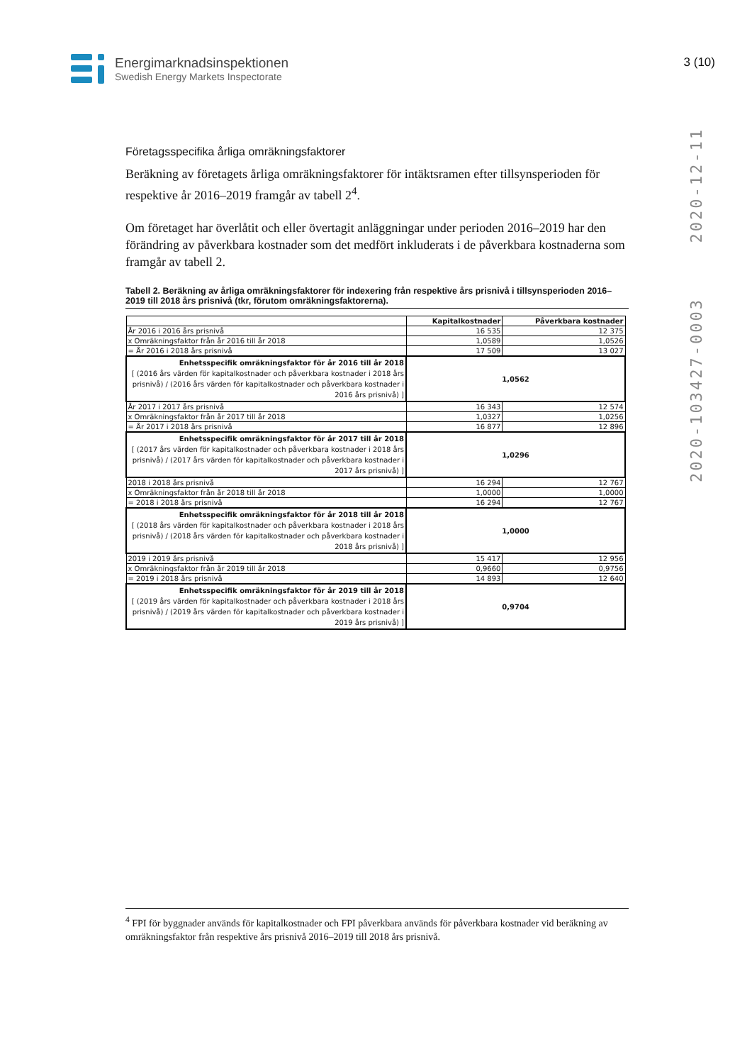Energimarknadsinspektionen
Swedish Energy Markets Inspectorate
3 (10)
2020-12-11
2020-103427-0003
Företagsspecifika årliga omräkningsfaktorer
Beräkning av företagets årliga omräkningsfaktorer för intäktsramen efter tillsynsperioden för respektive år 2016–2019 framgår av tabell 2<sup>4</sup>.
Om företaget har överlåtit och eller övertagit anläggningar under perioden 2016–2019 har den förändring av påverkbara kostnader som det medfört inkluderats i de påverkbara kostnaderna som framgår av tabell 2.
Tabell 2. Beräkning av årliga omräkningsfaktorer för indexering från respektive års prisnivå i tillsynsperioden 2016–2019 till 2018 års prisnivå (tkr, förutom omräkningsfaktorerna).
| | Kapitalkostnader | Påverkbara kostnader |
| --- | --- | --- |
| År 2016 i 2016 års prisnivå | 16 535 | 12 375 |
| x Omräkningsfaktor från år 2016 till år 2018 | 1,0589 | 1,0526 |
| = År 2016 i 2018 års prisnivå | 17 509 | 13 027 |
| Enhetsspecifik omräkningsfaktor för år 2016 till år 2018 [ (2016 års värden för kapitalkostnader och påverkbara kostnader i 2018 års prisnivå) / (2016 års värden för kapitalkostnader och påverkbara kostnader i 2016 års prisnivå) ] | 1,0562 | |
| År 2017 i 2017 års prisnivå | 16 343 | 12 574 |
| x Omräkningsfaktor från år 2017 till år 2018 | 1,0327 | 1,0256 |
| = År 2017 i 2018 års prisnivå | 16 877 | 12 896 |
| Enhetsspecifik omräkningsfaktor för år 2017 till år 2018 [ (2017 års värden för kapitalkostnader och påverkbara kostnader i 2018 års prisnivå) / (2017 års värden för kapitalkostnader och påverkbara kostnader i 2017 års prisnivå) ] | 1,0296 | |
| 2018 i 2018 års prisnivå | 16 294 | 12 767 |
| x Omräkningsfaktor från år 2018 till år 2018 | 1,0000 | 1,0000 |
| = 2018 i 2018 års prisnivå | 16 294 | 12 767 |
| Enhetsspecifik omräkningsfaktor för år 2018 till år 2018 [ (2018 års värden för kapitalkostnader och påverkbara kostnader i 2018 års prisnivå) / (2018 års värden för kapitalkostnader och påverkbara kostnader i 2018 års prisnivå) ] | 1,0000 | |
| 2019 i 2019 års prisnivå | 15 417 | 12 956 |
| x Omräkningsfaktor från år 2019 till år 2018 | 0,9660 | 0,9756 |
| = 2019 i 2018 års prisnivå | 14 893 | 12 640 |
| Enhetsspecifik omräkningsfaktor för år 2019 till år 2018 [ (2019 års värden för kapitalkostnader och påverkbara kostnader i 2018 års prisnivå) / (2019 års värden för kapitalkostnader och påverkbara kostnader i 2019 års prisnivå) ] | 0,9704 | |
<sup>4</sup> FPI för byggnader används för kapitalkostnader och FPI påverkbara används för påverkbara kostnader vid beräkning av omräkningsfaktor från respektive års prisnivå 2016–2019 till 2018 års prisnivå.